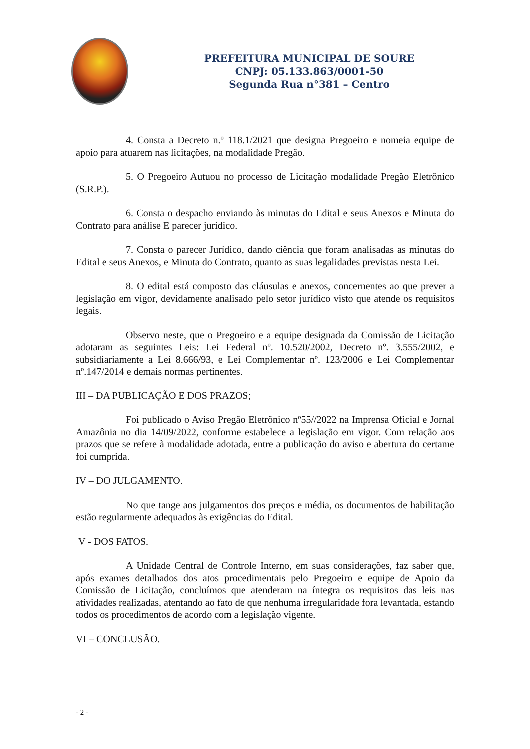PREFEITURA MUNICIPAL DE SOURE
CNPJ: 05.133.863/0001-50
Segunda Rua n°381 – Centro
4. Consta a Decreto n.º 118.1/2021 que designa Pregoeiro e nomeia equipe de apoio para atuarem nas licitações, na modalidade Pregão.
5. O Pregoeiro Autuou no processo de Licitação modalidade Pregão Eletrônico (S.R.P.).
6. Consta o despacho enviando às minutas do Edital e seus Anexos e Minuta do Contrato para análise E parecer jurídico.
7. Consta o parecer Jurídico, dando ciência que foram analisadas as minutas do Edital e seus Anexos, e Minuta do Contrato, quanto as suas legalidades previstas nesta Lei.
8. O edital está composto das cláusulas e anexos, concernentes ao que prever a legislação em vigor, devidamente analisado pelo setor jurídico visto que atende os requisitos legais.
Observo neste, que o Pregoeiro e a equipe designada da Comissão de Licitação adotaram as seguintes Leis: Lei Federal nº. 10.520/2002, Decreto nº. 3.555/2002, e subsidiariamente a Lei 8.666/93, e Lei Complementar nº. 123/2006 e Lei Complementar nº.147/2014 e demais normas pertinentes.
III – DA PUBLICAÇÃO E DOS PRAZOS;
Foi publicado o Aviso Pregão Eletrônico nº55//2022 na Imprensa Oficial e Jornal Amazônia no dia 14/09/2022, conforme estabelece a legislação em vigor. Com relação aos prazos que se refere à modalidade adotada, entre a publicação do aviso e abertura do certame foi cumprida.
IV – DO JULGAMENTO.
No que tange aos julgamentos dos preços e média, os documentos de habilitação estão regularmente adequados às exigências do Edital.
V - DOS FATOS.
A Unidade Central de Controle Interno, em suas considerações, faz saber que, após exames detalhados dos atos procedimentais pelo Pregoeiro e equipe de Apoio da Comissão de Licitação, concluímos que atenderam na íntegra os requisitos das leis nas atividades realizadas, atentando ao fato de que nenhuma irregularidade fora levantada, estando todos os procedimentos de acordo com a legislação vigente.
VI – CONCLUSÃO.
- 2 -